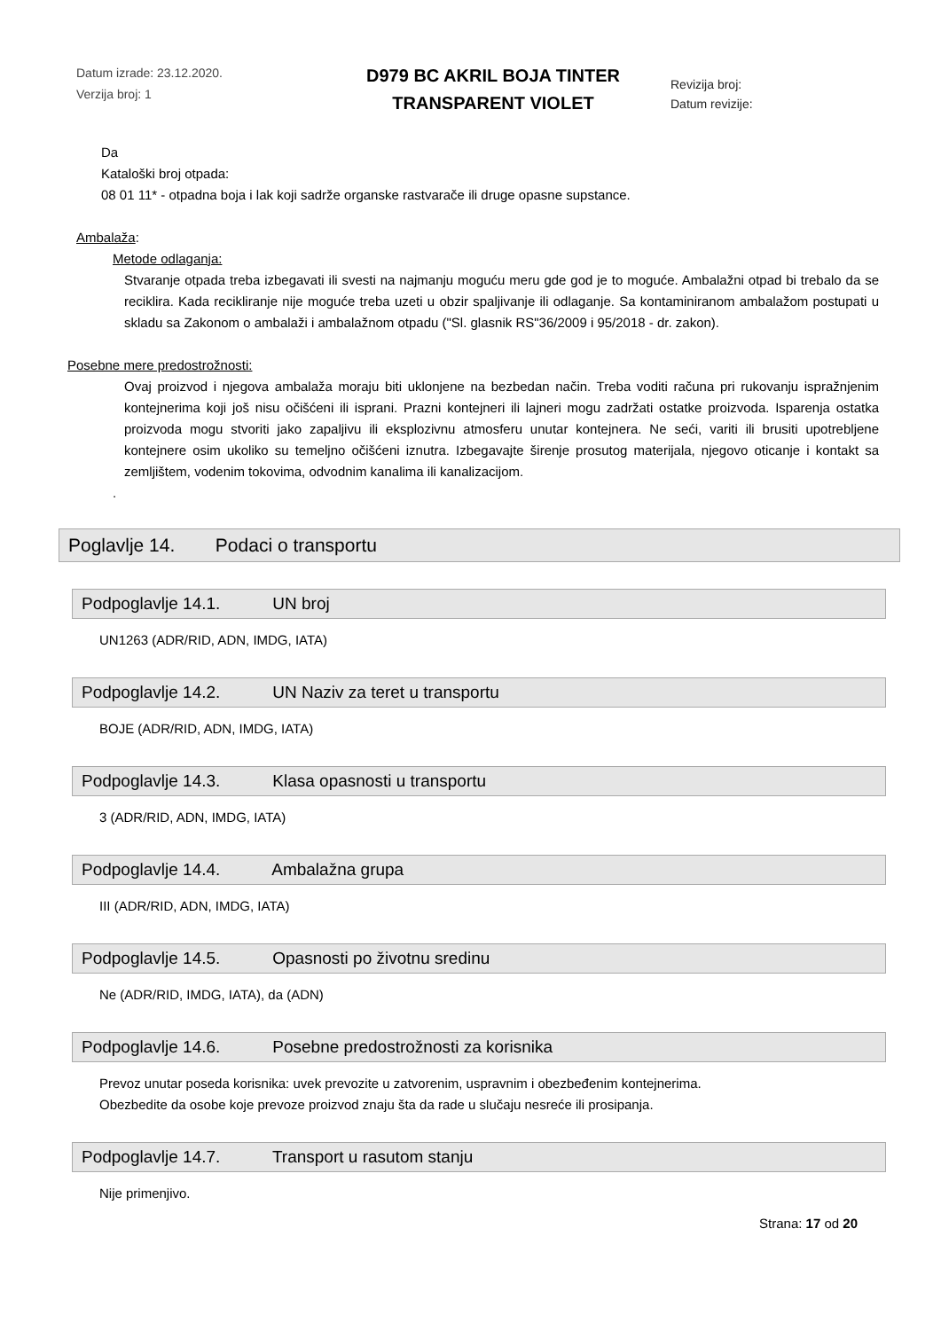Datum izrade: 23.12.2020.
Verzija broj: 1
D979 BC AKRIL BOJA TINTER
TRANSPARENT VIOLET
Revizija broj:
Datum revizije:
Da
Kataloški broj otpada:
08 01 11* - otpadna boja i lak koji sadrže organske rastvarače ili druge opasne supstance.
Ambalaža:
Metode odlaganja:
Stvaranje otpada treba izbegavati ili svesti na najmanju moguću meru gde god je to moguće. Ambalažni otpad bi trebalo da se reciklira. Kada recikliranje nije moguće treba uzeti u obzir spaljivanje ili odlaganje. Sa kontaminiranom ambalažom postupati u skladu sa Zakonom o ambalaži i ambalažnom otpadu ("Sl. glasnik RS"36/2009 i 95/2018 - dr. zakon).
Posebne mere predostrožnosti:
Ovaj proizvod i njegova ambalaža moraju biti uklonjene na bezbedan način. Treba voditi računa pri rukovanju ispražnjenim kontejnerima koji još nisu očišćeni ili isprani. Prazni kontejneri ili lajneri mogu zadržati ostatke proizvoda. Isparenja ostatka proizvoda mogu stvoriti jako zapaljivu ili eksplozivnu atmosferu unutar kontejnera. Ne seći, variti ili brusiti upotrebljene kontejnere osim ukoliko su temeljno očišćeni iznutra. Izbegavajte širenje prosutog materijala, njegovo oticanje i kontakt sa zemljištem, vodenim tokovima, odvodnim kanalima ili kanalizacijom.
.
Poglavlje 14. Podaci o transportu
Podpoglavlje 14.1. UN broj
UN1263 (ADR/RID, ADN, IMDG, IATA)
Podpoglavlje 14.2. UN Naziv za teret u transportu
BOJE (ADR/RID, ADN, IMDG, IATA)
Podpoglavlje 14.3. Klasa opasnosti u transportu
3 (ADR/RID, ADN, IMDG, IATA)
Podpoglavlje 14.4. Ambalažna grupa
III (ADR/RID, ADN, IMDG, IATA)
Podpoglavlje 14.5. Opasnosti po životnu sredinu
Ne (ADR/RID, IMDG, IATA), da (ADN)
Podpoglavlje 14.6. Posebne predostrožnosti za korisnika
Prevoz unutar poseda korisnika: uvek prevozite u zatvorenim, uspravnim i obezbeđenim kontejnerima.
Obezbedite da osobe koje prevoze proizvod znaju šta da rade u slučaju nesreće ili prosipanja.
Podpoglavlje 14.7. Transport u rasutom stanju
Nije primenjivo.
Strana: 17 od 20